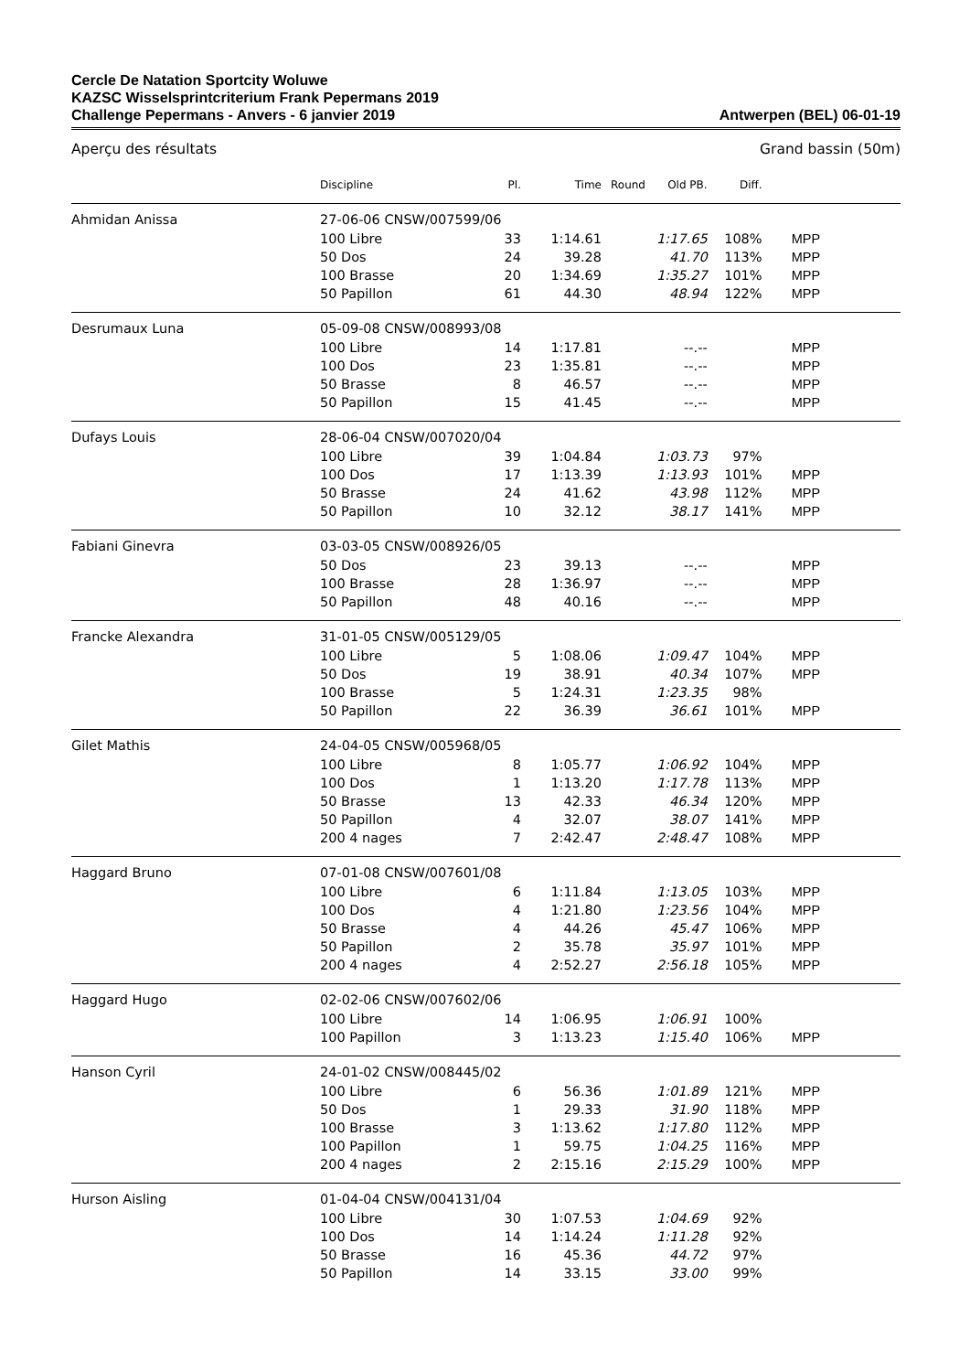Cercle De Natation Sportcity Woluwe
KAZSC Wisselsprintcriterium Frank Pepermans 2019
Challenge Pepermans - Anvers - 6 janvier 2019
Antwerpen (BEL) 06-01-19
Aperçu des résultats Grand bassin (50m)
| | Discipline | Pl. | Time | Round | Old PB. | Diff. | |
| --- | --- | --- | --- | --- | --- | --- | --- |
| Ahmidan Anissa | 27-06-06 CNSW/007599/06 | | | | | | |
| | 100 Libre | 33 | 1:14.61 | | 1:17.65 | 108% | MPP |
| | 50 Dos | 24 | 39.28 | | 41.70 | 113% | MPP |
| | 100 Brasse | 20 | 1:34.69 | | 1:35.27 | 101% | MPP |
| | 50 Papillon | 61 | 44.30 | | 48.94 | 122% | MPP |
| Desrumaux Luna | 05-09-08 CNSW/008993/08 | | | | | | |
| | 100 Libre | 14 | 1:17.81 | | --.-- | | MPP |
| | 100 Dos | 23 | 1:35.81 | | --.-- | | MPP |
| | 50 Brasse | 8 | 46.57 | | --.-- | | MPP |
| | 50 Papillon | 15 | 41.45 | | --.-- | | MPP |
| Dufays Louis | 28-06-04 CNSW/007020/04 | | | | | | |
| | 100 Libre | 39 | 1:04.84 | | 1:03.73 | 97% | |
| | 100 Dos | 17 | 1:13.39 | | 1:13.93 | 101% | MPP |
| | 50 Brasse | 24 | 41.62 | | 43.98 | 112% | MPP |
| | 50 Papillon | 10 | 32.12 | | 38.17 | 141% | MPP |
| Fabiani Ginevra | 03-03-05 CNSW/008926/05 | | | | | | |
| | 50 Dos | 23 | 39.13 | | --.-- | | MPP |
| | 100 Brasse | 28 | 1:36.97 | | --.-- | | MPP |
| | 50 Papillon | 48 | 40.16 | | --.-- | | MPP |
| Francke Alexandra | 31-01-05 CNSW/005129/05 | | | | | | |
| | 100 Libre | 5 | 1:08.06 | | 1:09.47 | 104% | MPP |
| | 50 Dos | 19 | 38.91 | | 40.34 | 107% | MPP |
| | 100 Brasse | 5 | 1:24.31 | | 1:23.35 | 98% | |
| | 50 Papillon | 22 | 36.39 | | 36.61 | 101% | MPP |
| Gilet Mathis | 24-04-05 CNSW/005968/05 | | | | | | |
| | 100 Libre | 8 | 1:05.77 | | 1:06.92 | 104% | MPP |
| | 100 Dos | 1 | 1:13.20 | | 1:17.78 | 113% | MPP |
| | 50 Brasse | 13 | 42.33 | | 46.34 | 120% | MPP |
| | 50 Papillon | 4 | 32.07 | | 38.07 | 141% | MPP |
| | 200 4 nages | 7 | 2:42.47 | | 2:48.47 | 108% | MPP |
| Haggard Bruno | 07-01-08 CNSW/007601/08 | | | | | | |
| | 100 Libre | 6 | 1:11.84 | | 1:13.05 | 103% | MPP |
| | 100 Dos | 4 | 1:21.80 | | 1:23.56 | 104% | MPP |
| | 50 Brasse | 4 | 44.26 | | 45.47 | 106% | MPP |
| | 50 Papillon | 2 | 35.78 | | 35.97 | 101% | MPP |
| | 200 4 nages | 4 | 2:52.27 | | 2:56.18 | 105% | MPP |
| Haggard Hugo | 02-02-06 CNSW/007602/06 | | | | | | |
| | 100 Libre | 14 | 1:06.95 | | 1:06.91 | 100% | |
| | 100 Papillon | 3 | 1:13.23 | | 1:15.40 | 106% | MPP |
| Hanson Cyril | 24-01-02 CNSW/008445/02 | | | | | | |
| | 100 Libre | 6 | 56.36 | | 1:01.89 | 121% | MPP |
| | 50 Dos | 1 | 29.33 | | 31.90 | 118% | MPP |
| | 100 Brasse | 3 | 1:13.62 | | 1:17.80 | 112% | MPP |
| | 100 Papillon | 1 | 59.75 | | 1:04.25 | 116% | MPP |
| | 200 4 nages | 2 | 2:15.16 | | 2:15.29 | 100% | MPP |
| Hurson Aisling | 01-04-04 CNSW/004131/04 | | | | | | |
| | 100 Libre | 30 | 1:07.53 | | 1:04.69 | 92% | |
| | 100 Dos | 14 | 1:14.24 | | 1:11.28 | 92% | |
| | 50 Brasse | 16 | 45.36 | | 44.72 | 97% | |
| | 50 Papillon | 14 | 33.15 | | 33.00 | 99% | |